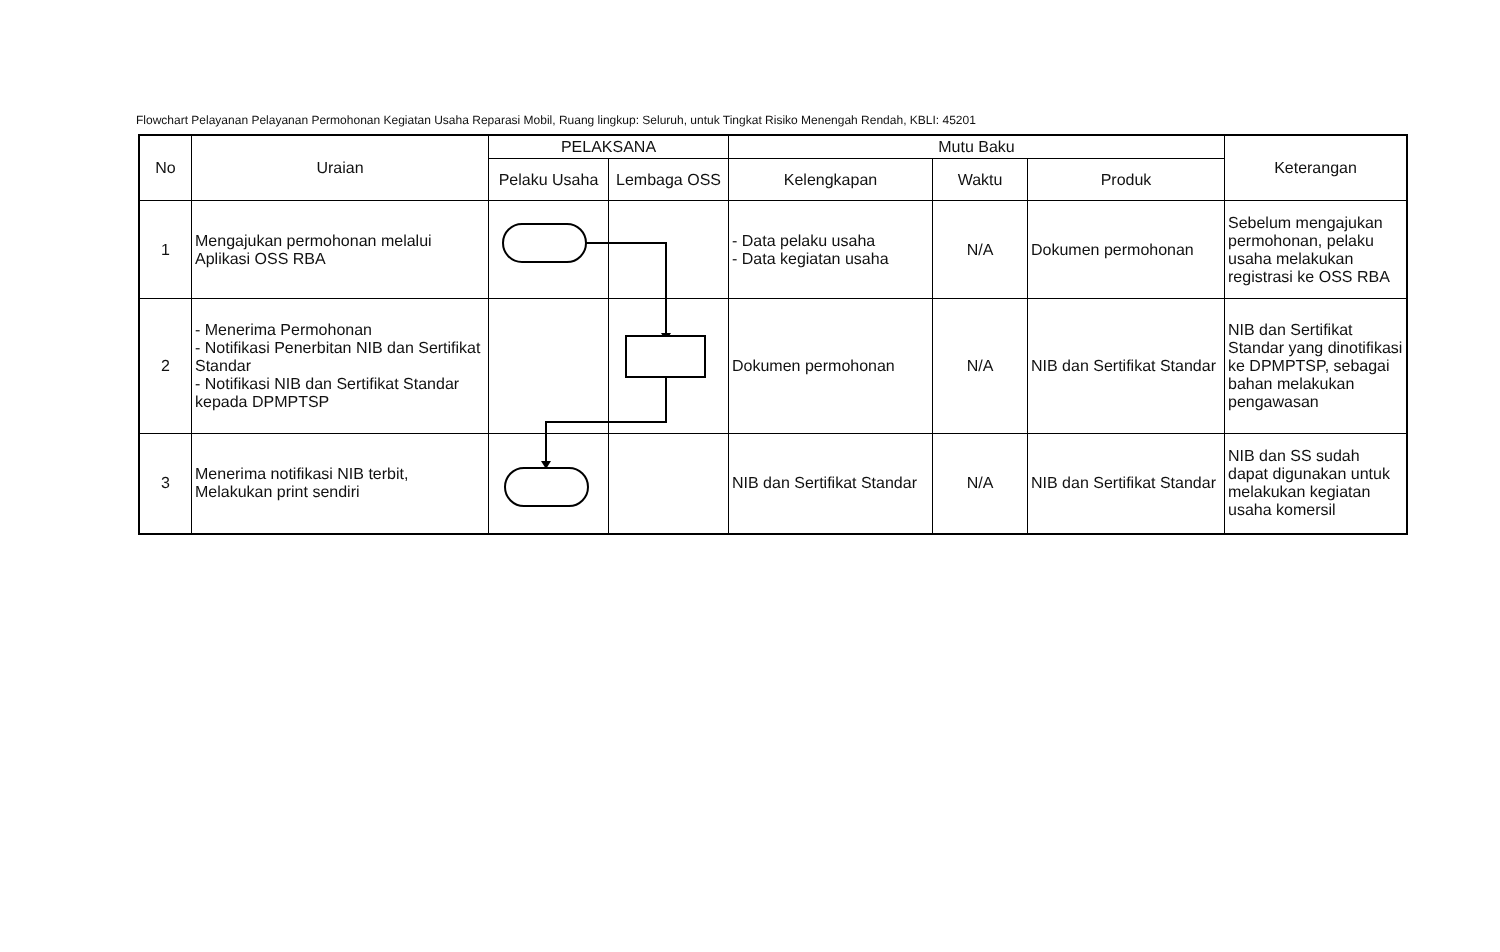Flowchart Pelayanan Pelayanan Permohonan Kegiatan Usaha Reparasi Mobil, Ruang lingkup: Seluruh, untuk Tingkat Risiko Menengah Rendah, KBLI: 45201
| No | Uraian | PELAKSANA | | Mutu Baku | | | Keterangan |
| --- | --- | --- | --- | --- | --- | --- | --- |
| | | Pelaku Usaha | Lembaga OSS | Kelengkapan | Waktu | Produk | |
| 1 | Mengajukan permohonan melalui Aplikasi OSS RBA | | | - Data pelaku usaha - Data kegiatan usaha | N/A | Dokumen permohonan | Sebelum mengajukan permohonan, pelaku usaha melakukan registrasi ke OSS RBA |
| 2 | - Menerima Permohonan - Notifikasi Penerbitan NIB dan Sertifikat Standar - Notifikasi NIB dan Sertifikat Standar kepada DPMPTSP | | | Dokumen permohonan | N/A | NIB dan Sertifikat Standar | NIB dan Sertifikat Standar yang dinotifikasi ke DPMPTSP, sebagai bahan melakukan pengawasan |
| 3 | Menerima notifikasi NIB terbit, Melakukan print sendiri | | | NIB dan Sertifikat Standar | N/A | NIB dan Sertifikat Standar | NIB dan SS sudah dapat digunakan untuk melakukan kegiatan usaha komersil |